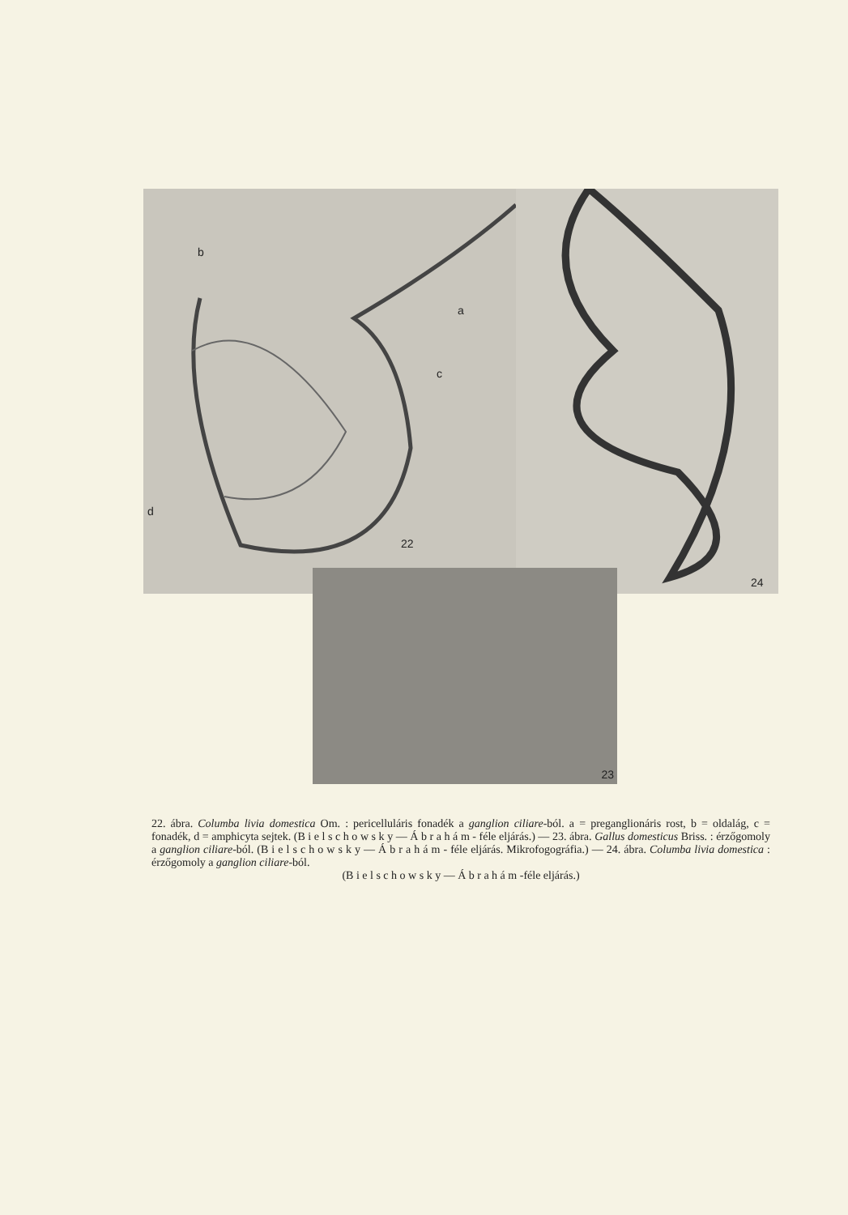b
a
c
d
22
24
23
22. ábra. Columba livia domestica Om. : pericelluláris fonadék a ganglion ciliare-ból. a = preganglionáris rost, b = oldalág, c = fonadék, d = amphicyta sejtek. (B i e l s c h o w s k y — Á b r a h á m - féle eljárás.) — 23. ábra. Gallus domesticus Briss. : érzőgomoly a ganglion ciliare-ból. (B i e l s c h o w s k y — Á b r a h á m - féle eljárás. Mikrofogográfia.) — 24. ábra. Columba livia domestica : érzőgomoly a ganglion ciliare-ból.
(B i e l s c h o w s k y — Á b r a h á m -féle eljárás.)